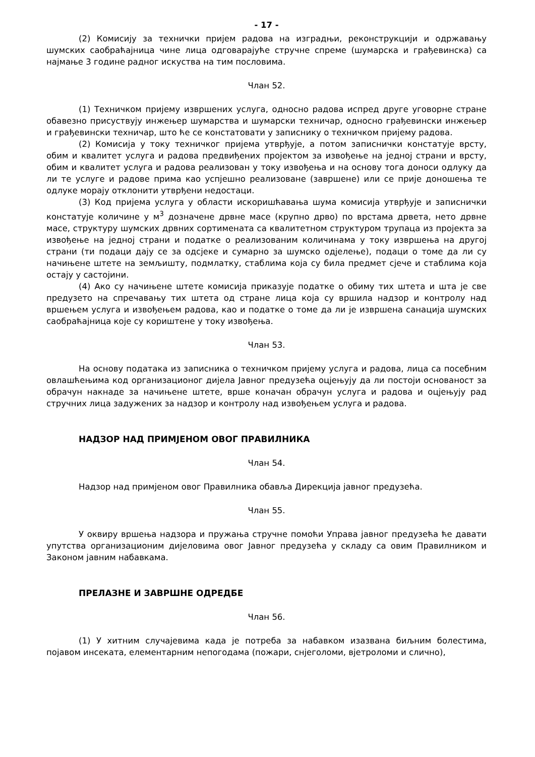- 17 -
(2) Комисију за технички пријем радова на изградњи, реконструкцији и одржавању шумских саобраћајница чине лица одговарајуће стручне спреме (шумарска и грађевинска) са најмање 3 године радног искуства на тим пословима.
Члан 52.
(1) Техничком пријему извршених услуга, односно радова испред друге уговорне стране обавезно присуствују инжењер шумарства и шумарски техничар, односно грађевински инжењер и грађевински техничар, што ће се констатовати у записнику о техничком пријему радова.
(2) Комисија у току техничког пријема утврђује, а потом записнички констатује врсту, обим и квалитет услуга и радова предвиђених пројектом за извођење на једној страни и врсту, обим и квалитет услуга и радова реализован у току извођења и на основу тога доноси одлуку да ли те услуге и радове прима као успјешно реализоване (завршене) или се прије доношења те одлуке морају отклонити утврђени недостаци.
(3) Код пријема услуга у области искоришћавања шума комисија утврђује и записнички констатује количине у м<sup>3</sup> дозначене дрвне масе (крупно дрво) по врстама дрвета, нето дрвне масе, структуру шумских дрвних сортимената са квалитетном структуром трупаца из пројекта за извођење на једној страни и податке о реализованим количинама у току извршења на другој страни (ти подаци дају се за одсјеке и сумарно за шумско одјелење), подаци о томе да ли су начињене штете на земљишту, подмлатку, стаблима која су била предмет сјече и стаблима која остају у састојини.
(4) Ако су начињене штете комисија приказује податке о обиму тих штета и шта је све предузето на спречавању тих штета од стране лица која су вршила надзор и контролу над вршењем услуга и извођењем радова, као и податке о томе да ли је извршена санација шумских саобраћајница које су кориштене у току извођења.
Члан 53.
На основу података из записника о техничком пријему услуга и радова, лица са посебним овлашћењима код организационог дијела Јавног предузећа оцјењују да ли постоји основаност за обрачун накнаде за начињене штете, врше коначан обрачун услуга и радова и оцјењују рад стручних лица задужених за надзор и контролу над извођењем услуга и радова.
НАДЗОР НАД ПРИМЈЕНОМ ОВОГ ПРАВИЛНИКА
Члан 54.
Надзор над примјеном овог Правилника обавља Дирекција јавног предузећа.
Члан 55.
У оквиру вршења надзора и пружања стручне помоћи Управа јавног предузећа ће давати упутства организационим дијеловима овог Јавног предузећа у складу са овим Правилником и Законом јавним набавкама.
ПРЕЛАЗНЕ И ЗАВРШНЕ ОДРЕДБЕ
Члан 56.
(1) У хитним случајевима када је потреба за набавком изазвана биљним болестима, појавом инсеката, елементарним непогодама (пожари, снјеголоми, вјетроломи и слично),